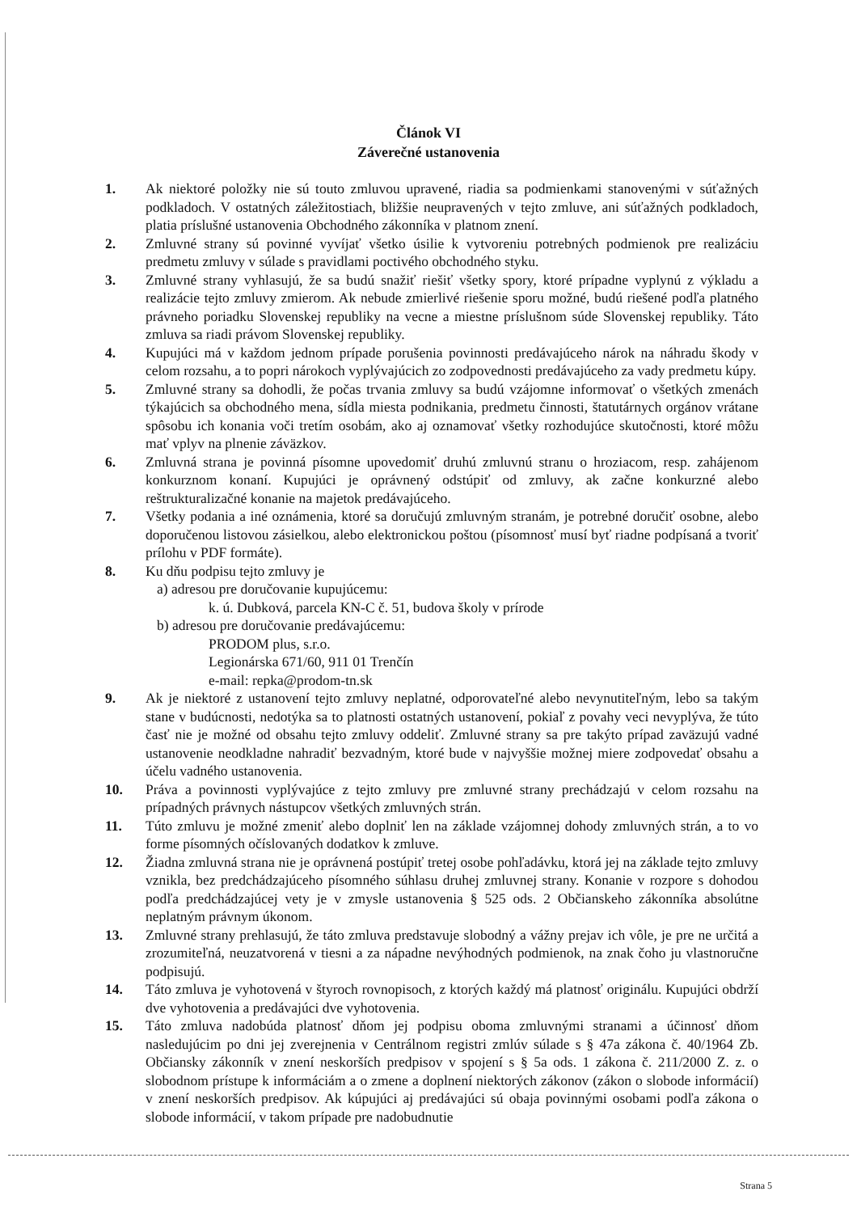Článok VI
Záverečné ustanovenia
1. Ak niektoré položky nie sú touto zmluvou upravené, riadia sa podmienkami stanovenými v súťažných podkladoch. V ostatných záležitostiach, bližšie neupravených v tejto zmluve, ani súťažných podkladoch, platia príslušné ustanovenia Obchodného zákonníka v platnom znení.
2. Zmluvné strany sú povinné vyvíjať všetko úsilie k vytvoreniu potrebných podmienok pre realizáciu predmetu zmluvy v súlade s pravidlami poctivého obchodného styku.
3. Zmluvné strany vyhlasujú, že sa budú snažiť riešiť všetky spory, ktoré prípadne vyplynú z výkladu a realizácie tejto zmluvy zmierom. Ak nebude zmierlivé riešenie sporu možné, budú riešené podľa platného právneho poriadku Slovenskej republiky na vecne a miestne príslušnom súde Slovenskej republiky. Táto zmluva sa riadi právom Slovenskej republiky.
4. Kupujúci má v každom jednom prípade porušenia povinnosti predávajúceho nárok na náhradu škody v celom rozsahu, a to popri nárokoch vyplývajúcich zo zodpovednosti predávajúceho za vady predmetu kúpy.
5. Zmluvné strany sa dohodli, že počas trvania zmluvy sa budú vzájomne informovať o všetkých zmenách týkajúcich sa obchodného mena, sídla miesta podnikania, predmetu činnosti, štatutárnych orgánov vrátane spôsobu ich konania voči tretím osobám, ako aj oznamovať všetky rozhodujúce skutočnosti, ktoré môžu mať vplyv na plnenie záväzkov.
6. Zmluvná strana je povinná písomne upovedomiť druhú zmluvnú stranu o hroziacom, resp. zahájenom konkurznom konaní. Kupujúci je oprávnený odstúpiť od zmluvy, ak začne konkurzné alebo reštrukturalizačné konanie na majetok predávajúceho.
7. Všetky podania a iné oznámenia, ktoré sa doručujú zmluvným stranám, je potrebné doručiť osobne, alebo doporučenou listovou zásielkou, alebo elektronickou poštou (písomnosť musí byť riadne podpísaná a tvoriť prílohu v PDF formáte).
8. Ku dňu podpisu tejto zmluvy je
a) adresou pre doručovanie kupujúcemu:
k. ú. Dubková, parcela KN-C č. 51, budova školy v prírode
b) adresou pre doručovanie predávajúcemu:
PRODOM plus, s.r.o.
Legionárska 671/60, 911 01 Trenčín
e-mail: repka@prodom-tn.sk
9. Ak je niektoré z ustanovení tejto zmluvy neplatné, odporovateľné alebo nevynutiteľným, lebo sa takým stane v budúcnosti, nedotýka sa to platnosti ostatných ustanovení, pokiaľ z povahy veci nevyplýva, že túto časť nie je možné od obsahu tejto zmluvy oddeliť. Zmluvné strany sa pre takýto prípad zaväzujú vadné ustanovenie neodkladne nahradiť bezvadným, ktoré bude v najvyššie možnej miere zodpovedať obsahu a účelu vadného ustanovenia.
10. Práva a povinnosti vyplývajúce z tejto zmluvy pre zmluvné strany prechádzajú v celom rozsahu na prípadných právnych nástupcov všetkých zmluvných strán.
11. Túto zmluvu je možné zmeniť alebo doplniť len na základe vzájomnej dohody zmluvných strán, a to vo forme písomných očíslovaných dodatkov k zmluve.
12. Žiadna zmluvná strana nie je oprávnená postúpiť tretej osobe pohľadávku, ktorá jej na základe tejto zmluvy vznikla, bez predchádzajúceho písomného súhlasu druhej zmluvnej strany. Konanie v rozpore s dohodou podľa predchádzajúcej vety je v zmysle ustanovenia § 525 ods. 2 Občianskeho zákonníka absolútne neplatným právnym úkonom.
13. Zmluvné strany prehlasujú, že táto zmluva predstavuje slobodný a vážny prejav ich vôle, je pre ne určitá a zrozumiteľná, neuzatvorená v tiesni a za nápadne nevýhodných podmienok, na znak čoho ju vlastnoručne podpisujú.
14. Táto zmluva je vyhotovená v štyroch rovnopisoch, z ktorých každý má platnosť originálu. Kupujúci obdrží dve vyhotovenia a predávajúci dve vyhotovenia.
15. Táto zmluva nadobúda platnosť dňom jej podpisu oboma zmluvnými stranami a účinnosť dňom nasledujúcim po dni jej zverejnenia v Centrálnom registri zmlúv súlade s § 47a zákona č. 40/1964 Zb. Občiansky zákonník v znení neskorších predpisov v spojení s § 5a ods. 1 zákona č. 211/2000 Z. z. o slobodnom prístupe k informáciám a o zmene a doplnení niektorých zákonov (zákon o slobode informácií) v znení neskorších predpisov. Ak kúpujúci aj predávajúci sú obaja povinnými osobami podľa zákona o slobode informácií, v takom prípade pre nadobudnutie
Strana 5